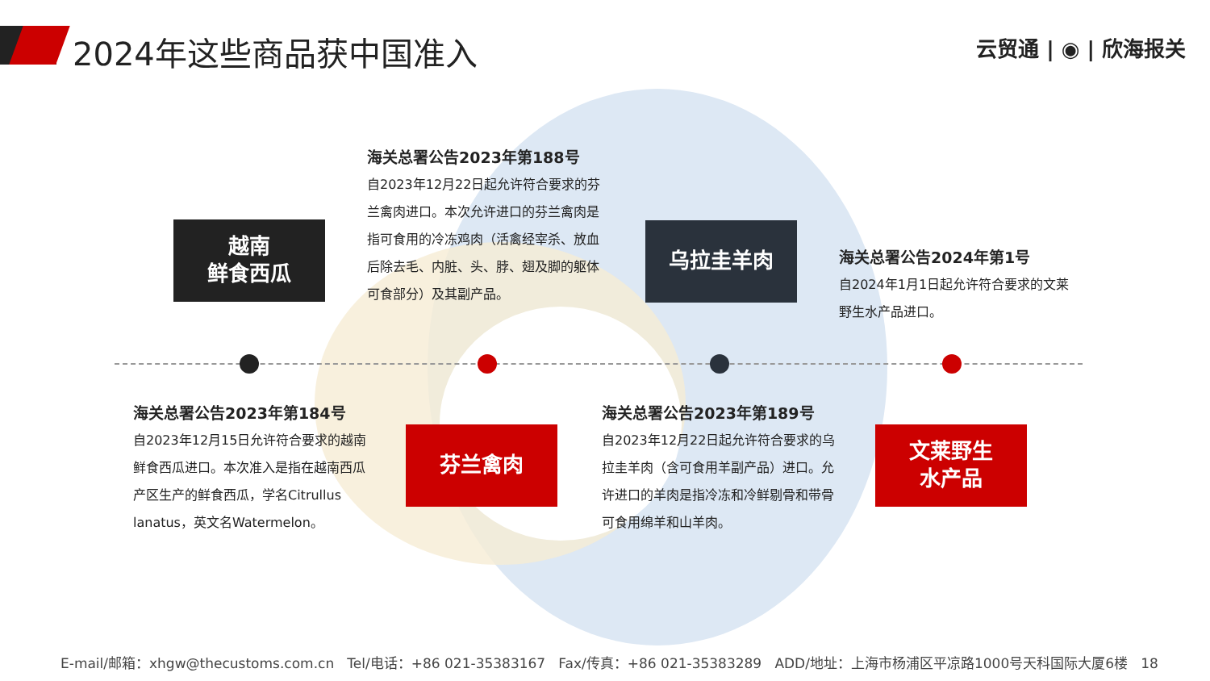2024年这些商品获中国准入 云贸通 | ◉ | 欣海报关
越南
鲜食西瓜
海关总署公告2023年第188号
自2023年12月22日起允许符合要求的芬兰禽肉进口。本次允许进口的芬兰禽肉是指可食用的冷冻鸡肉（活禽经宰杀、放血后除去毛、内脏、头、脖、翅及脚的躯体可食部分）及其副产品。
乌拉圭羊肉
海关总署公告2024年第1号
自2024年1月1日起允许符合要求的文莱野生水产品进口。
海关总署公告2023年第184号
自2023年12月15日允许符合要求的越南鲜食西瓜进口。本次准入是指在越南西瓜产区生产的鲜食西瓜，学名Citrullus lanatus，英文名Watermelon。
芬兰禽肉
海关总署公告2023年第189号
自2023年12月22日起允许符合要求的乌拉圭羊肉（含可食用羊副产品）进口。允许进口的羊肉是指冷冻和冷鲜剔骨和带骨可食用绵羊和山羊肉。
文莱野生
水产品
E-mail/邮箱：xhgw@thecustoms.com.cn Tel/电话：+86 021-35383167 Fax/传真：+86 021-35383289 ADD/地址：上海市杨浦区平凉路1000号天科国际大厦6楼 18